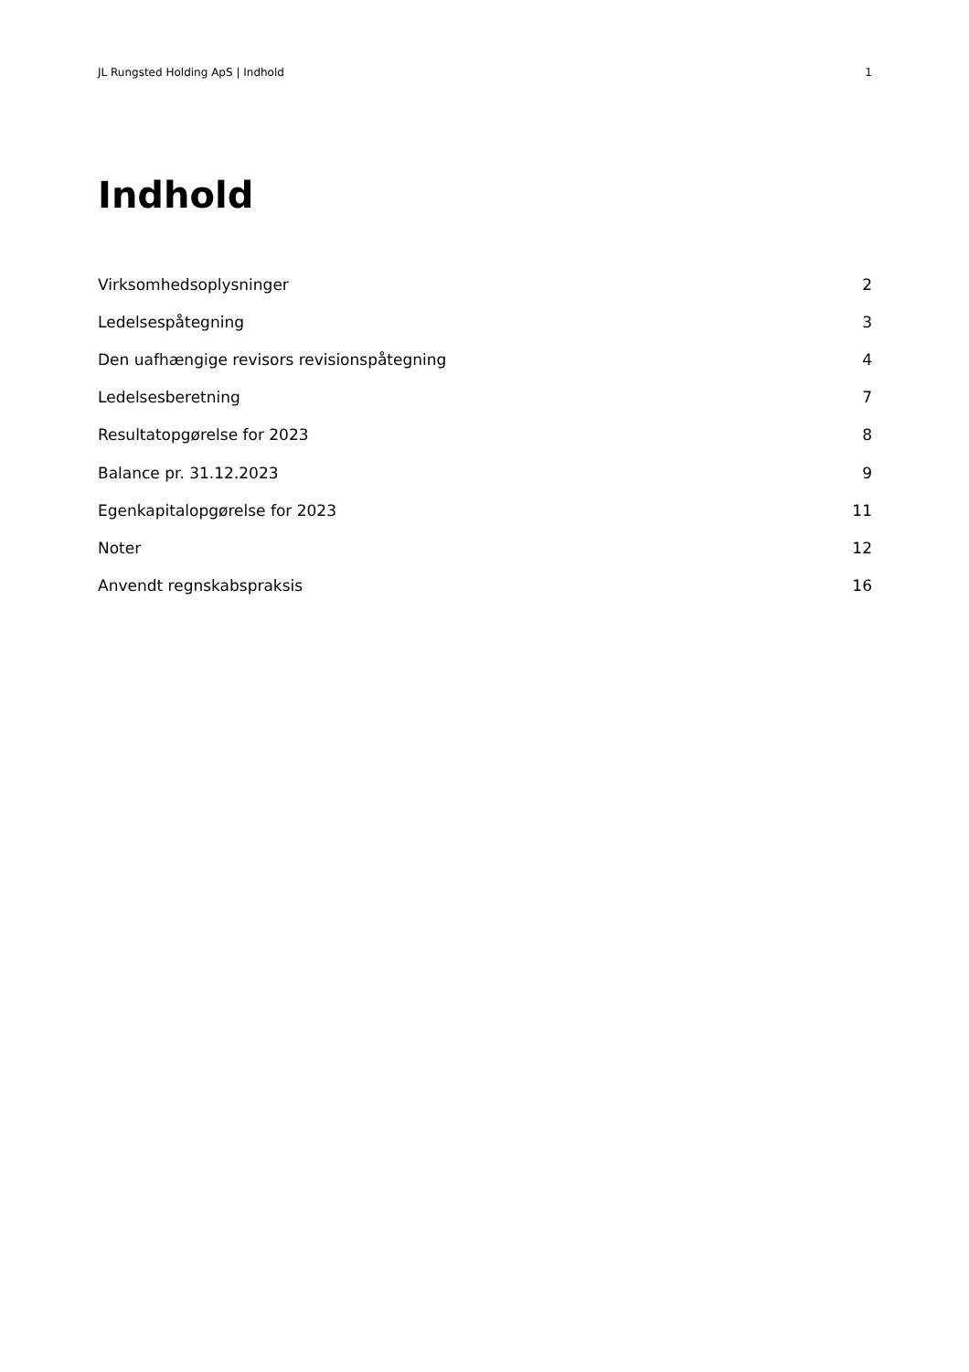JL Rungsted Holding ApS | Indhold 1
Indhold
Virksomhedsoplysninger 2
Ledelsespåtegning 3
Den uafhængige revisors revisionspåtegning 4
Ledelsesberetning 7
Resultatopgørelse for 2023 8
Balance pr. 31.12.2023 9
Egenkapitalopgørelse for 2023 11
Noter 12
Anvendt regnskabspraksis 16